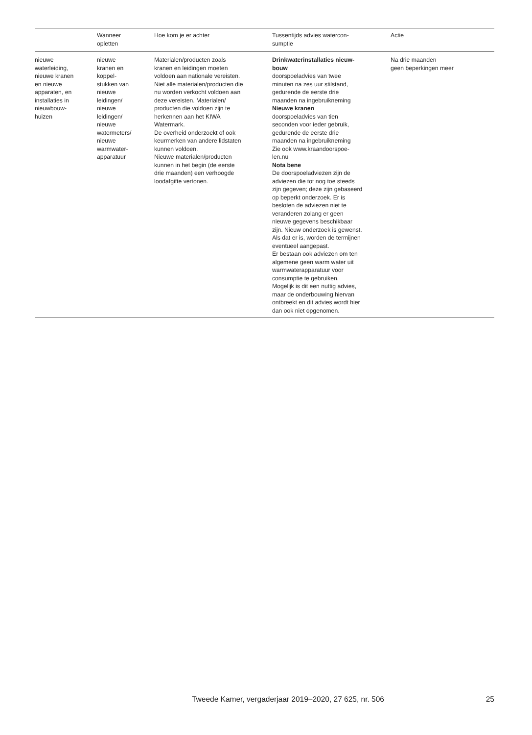| | Wanneer opletten | Hoe kom je er achter | Tussentijds advies watercon- sumptie | Actie |
| --- | --- | --- | --- | --- |
| nieuwe waterleiding, nieuwe kranen en nieuwe apparaten, en installaties in nieuwbouw- huizen | nieuwe kranen en koppel- stukken van nieuwe leidingen/ nieuwe leidingen/ nieuwe watermeters/ nieuwe warmwater- apparatuur | Materialen/producten zoals kranen en leidingen moeten voldoen aan nationale vereisten. Niet alle materialen/producten die nu worden verkocht voldoen aan deze vereisten. Materialen/ producten die voldoen zijn te herkennen aan het KIWA Watermark. De overheid onderzoekt of ook keurmerken van andere lidstaten kunnen voldoen. Nieuwe materialen/producten kunnen in het begin (de eerste drie maanden) een verhoogde loodafgifte vertonen. | Drinkwaterinstallaties nieuw- bouw doorspoeladvies van twee minuten na zes uur stilstand, gedurende de eerste drie maanden na ingebruikneming Nieuwe kranen doorspoeladvies van tien seconden voor ieder gebruik, gedurende de eerste drie maanden na ingebruikneming Zie ook www.kraandoorspoe- len.nu Nota bene De doorspoeladviezen zijn de adviezen die tot nog toe steeds zijn gegeven; deze zijn gebaseerd op beperkt onderzoek. Er is besloten de adviezen niet te veranderen zolang er geen nieuwe gegevens beschikbaar zijn. Nieuw onderzoek is gewenst. Als dat er is, worden de termijnen eventueel aangepast. Er bestaan ook adviezen om ten algemene geen warm water uit warmwaterapparatuur voor consumptie te gebruiken. Mogelijk is dit een nuttig advies, maar de onderbouwing hiervan ontbreekt en dit advies wordt hier dan ook niet opgenomen. | Na drie maanden geen beperkingen meer |
Tweede Kamer, vergaderjaar 2019–2020, 27 625, nr. 506 25